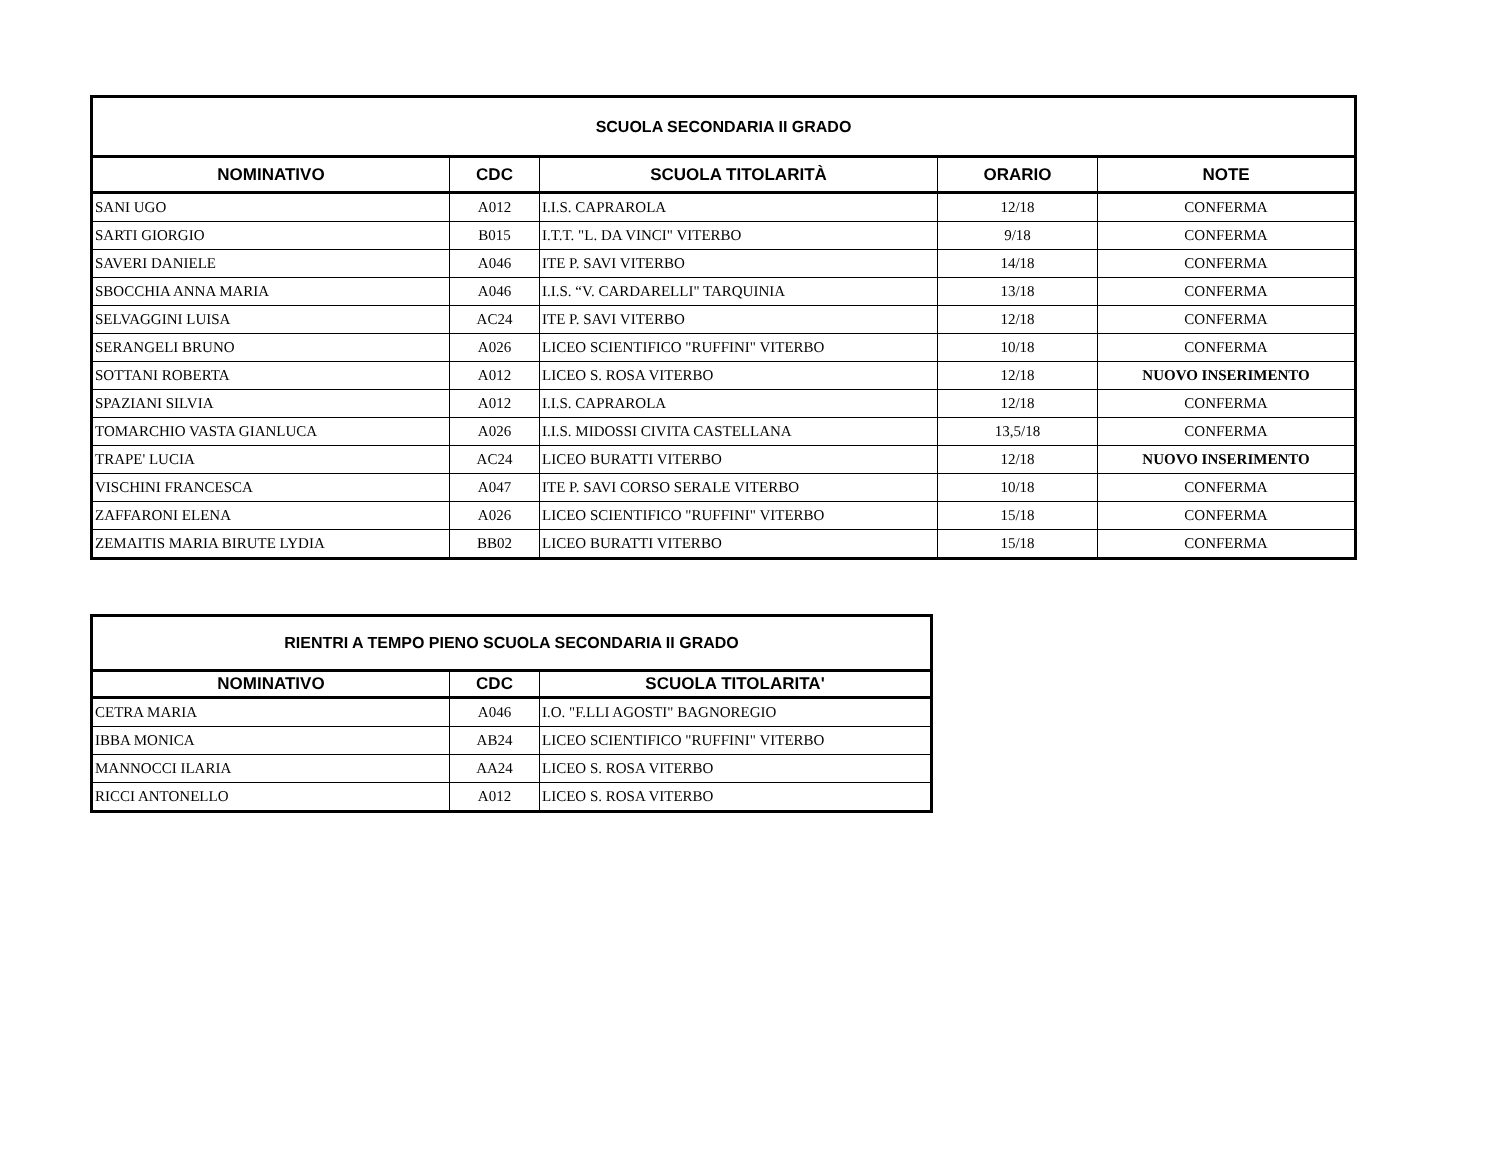| SCUOLA SECONDARIA II GRADO | | | | |
| NOMINATIVO | CDC | SCUOLA TITOLARITÀ | ORARIO | NOTE |
| SANI UGO | A012 | I.I.S. CAPRAROLA | 12/18 | CONFERMA |
| SARTI GIORGIO | B015 | I.T.T. "L. DA VINCI" VITERBO | 9/18 | CONFERMA |
| SAVERI DANIELE | A046 | ITE P. SAVI VITERBO | 14/18 | CONFERMA |
| SBOCCHIA ANNA MARIA | A046 | I.I.S. “V. CARDARELLI" TARQUINIA | 13/18 | CONFERMA |
| SELVAGGINI LUISA | AC24 | ITE P. SAVI VITERBO | 12/18 | CONFERMA |
| SERANGELI BRUNO | A026 | LICEO SCIENTIFICO "RUFFINI" VITERBO | 10/18 | CONFERMA |
| SOTTANI ROBERTA | A012 | LICEO S. ROSA VITERBO | 12/18 | NUOVO INSERIMENTO |
| SPAZIANI SILVIA | A012 | I.I.S. CAPRAROLA | 12/18 | CONFERMA |
| TOMARCHIO VASTA GIANLUCA | A026 | I.I.S. MIDOSSI CIVITA CASTELLANA | 13,5/18 | CONFERMA |
| TRAPE' LUCIA | AC24 | LICEO BURATTI VITERBO | 12/18 | NUOVO INSERIMENTO |
| VISCHINI FRANCESCA | A047 | ITE P. SAVI CORSO SERALE VITERBO | 10/18 | CONFERMA |
| ZAFFARONI ELENA | A026 | LICEO SCIENTIFICO "RUFFINI" VITERBO | 15/18 | CONFERMA |
| ZEMAITIS MARIA BIRUTE LYDIA | BB02 | LICEO BURATTI VITERBO | 15/18 | CONFERMA |
| RIENTRI A TEMPO PIENO SCUOLA SECONDARIA II GRADO | | |
| NOMINATIVO | CDC | SCUOLA TITOLARITA' |
| CETRA MARIA | A046 | I.O. "F.LLI AGOSTI" BAGNOREGIO |
| IBBA MONICA | AB24 | LICEO SCIENTIFICO "RUFFINI" VITERBO |
| MANNOCCI ILARIA | AA24 | LICEO S. ROSA VITERBO |
| RICCI ANTONELLO | A012 | LICEO S. ROSA VITERBO |